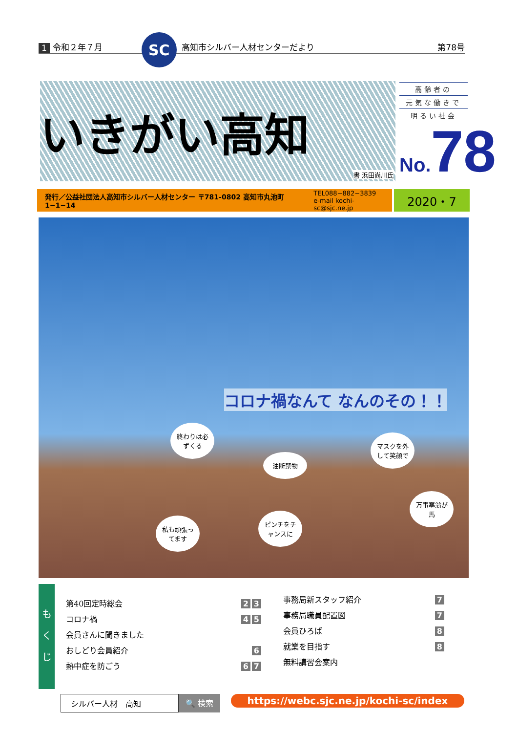1 令和２年７月 SC 高知市シルバー人材センターだより 第78号
いきがい高知
書 浜田尚川氏
高齢者の
元気な働きで
明るい社会
No. 78
発行／公益社団法人高知市シルバー人材センター 〒781-0802 高知市丸池町1−1−14 TEL088−882−3839
e-mail kochi-sc@sjc.ne.jp
2020・7
コロナ禍なんて なんのその！！
終わりは必ずくる
油断禁物
マスクを外して笑顔で
私も頑張ってます
ピンチをチャンスに
万事塞翁が馬
も
く
じ
第40回定時総会 2 3
コロナ禍
会員さんに聞きました 4 5
おしどり会員紹介 6
熱中症を防ごう 6 7
事務局新スタッフ紹介 7
事務局職員配置図 7
会員ひろば 8
就業を目指す
無料講習会案内 8
シルバー人材　高知 🔍 検索 https://webc.sjc.ne.jp/kochi-sc/index